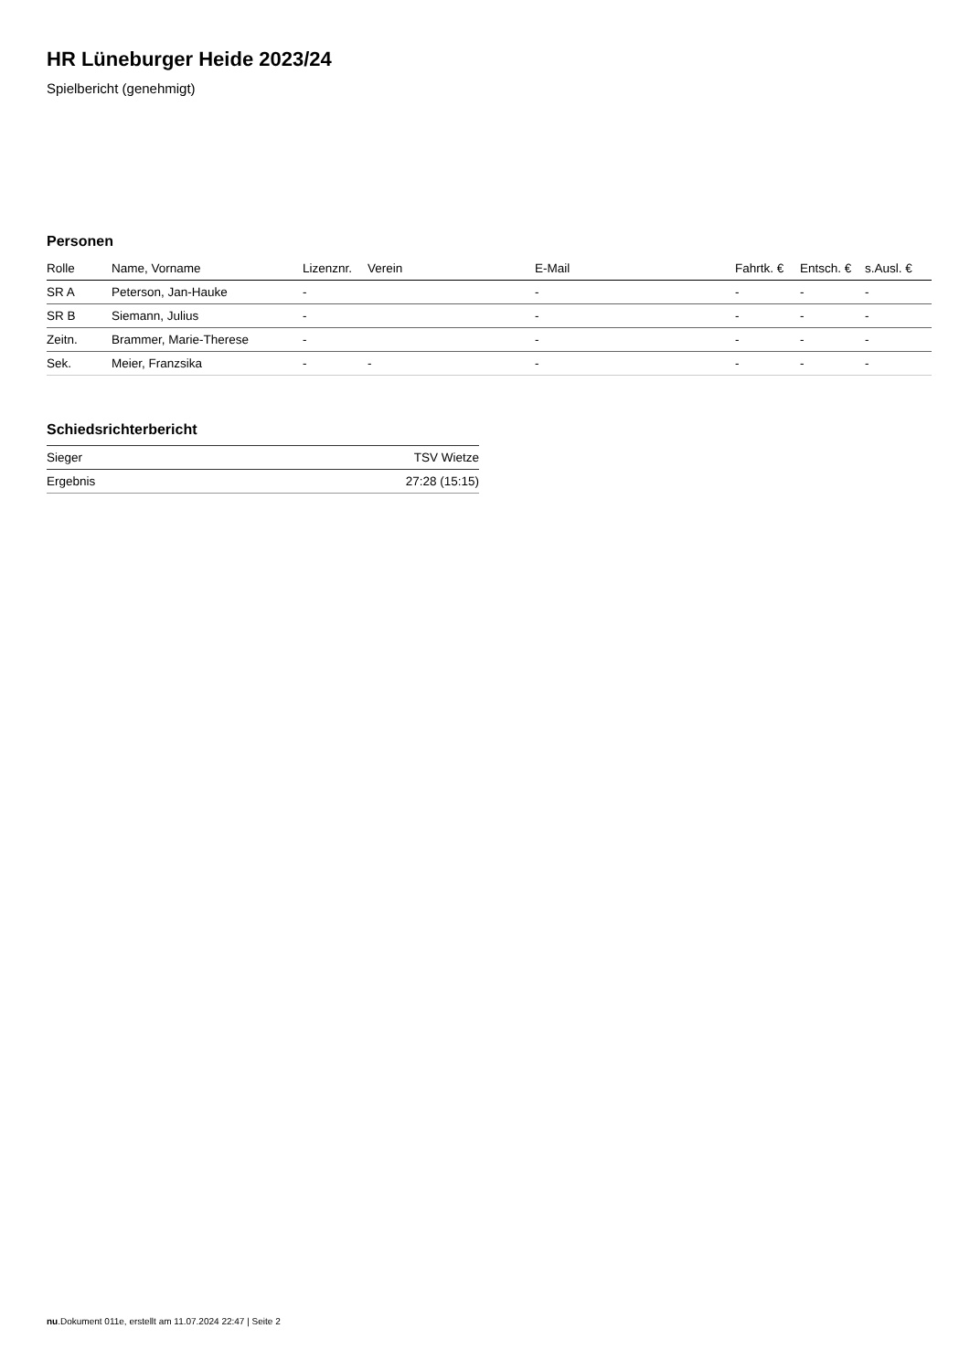HR Lüneburger Heide 2023/24
Spielbericht (genehmigt)
Personen
| Rolle | Name, Vorname | Lizenznr. | Verein | E-Mail | Fahrtk. € | Entsch. € | s.Ausl. € |
| --- | --- | --- | --- | --- | --- | --- | --- |
| SR A | Peterson, Jan-Hauke | - | | - | - | - | - |
| SR B | Siemann, Julius | - | | - | - | - | - |
| Zeitn. | Brammer, Marie-Therese | - | | - | - | - | - |
| Sek. | Meier, Franzsika | - | - | - | - | - | - |
Schiedsrichterbericht
| Sieger | TSV Wietze |
| Ergebnis | 27:28 (15:15) |
nu.Dokument 011e, erstellt am 11.07.2024 22:47 | Seite 2